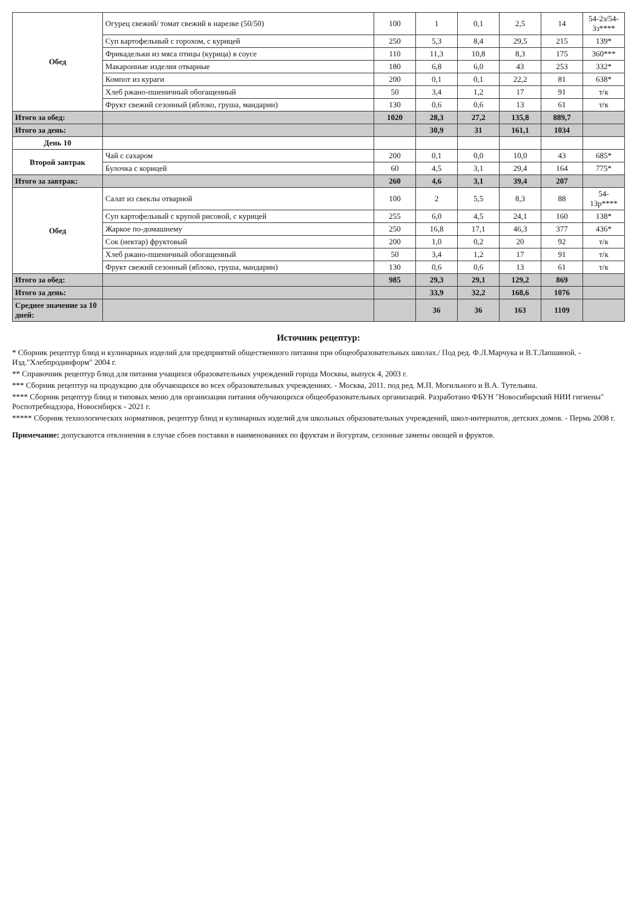| Обед | Огурец свежий/ томат свежий в нарезке (50/50) | 100 | 1 | 0,1 | 2,5 | 14 | 54-2з/54-3з**** |
| | Суп картофельный с горохом, с курицей | 250 | 5,3 | 8,4 | 29,5 | 215 | 139* |
| | Фрикадельки из мяса птицы (курица) в соусе | 110 | 11,3 | 10,8 | 8,3 | 175 | 360*** |
| | Макаронные изделия отварные | 180 | 6,8 | 6,0 | 43 | 253 | 332* |
| | Компот из кураги | 200 | 0,1 | 0,1 | 22,2 | 81 | 638* |
| | Хлеб ржано-пшеничный обогащенный | 50 | 3,4 | 1,2 | 17 | 91 | т/к |
| | Фрукт свежий сезонный (яблоко, груша, мандарин) | 130 | 0,6 | 0,6 | 13 | 61 | т/к |
| Итого за обед: | | 1020 | 28,3 | 27,2 | 135,8 | 889,7 | |
| Итого за день: | | | 30,9 | 31 | 161,1 | 1034 | |
| День 10 | | | | | | | |
| Второй завтрак | Чай с сахаром | 200 | 0,1 | 0,0 | 10,0 | 43 | 685* |
| | Булочка с корицей | 60 | 4,5 | 3,1 | 29,4 | 164 | 775* |
| Итого за завтрак: | | 260 | 4,6 | 3,1 | 39,4 | 207 | |
| Обед | Салат из свеклы отварной | 100 | 2 | 5,5 | 8,3 | 88 | 54-13р**** |
| | Суп картофельный с крупой рисовой, с курицей | 255 | 6,0 | 4,5 | 24,1 | 160 | 138* |
| | Жаркое по-домашнему | 250 | 16,8 | 17,1 | 46,3 | 377 | 436* |
| | Сок (нектар) фруктовый | 200 | 1,0 | 0,2 | 20 | 92 | т/к |
| | Хлеб ржано-пшеничный обогащенный | 50 | 3,4 | 1,2 | 17 | 91 | т/к |
| | Фрукт свежий сезонный (яблоко, груша, мандарин) | 130 | 0,6 | 0,6 | 13 | 61 | т/к |
| Итого за обед: | | 985 | 29,3 | 29,1 | 129,2 | 869 | |
| Итого за день: | | | 33,9 | 32,2 | 168,6 | 1076 | |
| Среднее значение за 10 дней: | | | 36 | 36 | 163 | 1109 | |
Источник рецептур:
* Сборник рецептур блюд и кулинарных изделий для предприятий общественного питания при общеобразовательных школах./ Под ред. Ф.Л.Марчука и В.Т.Лапшиной. - Изд."Хлебпродинформ" 2004 г.
** Справочник рецептур блюд для питания учащихся образовательных учреждений города Москвы, выпуск 4, 2003 г.
*** Сборник рецептур на продукцию для обучающихся во всех образовательных учреждениях. - Москва, 2011. под ред. М.П. Могильного и В.А. Тутельяна.
**** Сборник рецептур блюд и типовых меню для организации питания обучающихся общеобразовательных организаций. Разработано ФБУН "Новосибирский НИИ гигиены" Роспотребнадзора, Новосибирск - 2021 г.
***** Сборник технологических нормативов, рецептур блюд и кулинарных изделий для школьных образовательных учреждений, школ-интернатов, детских домов. - Пермь 2008 г.
Примечание: допускаются отклонения в случае сбоев поставки в наименованиях по фруктам и йогуртам, сезонные замены овощей и фруктов.